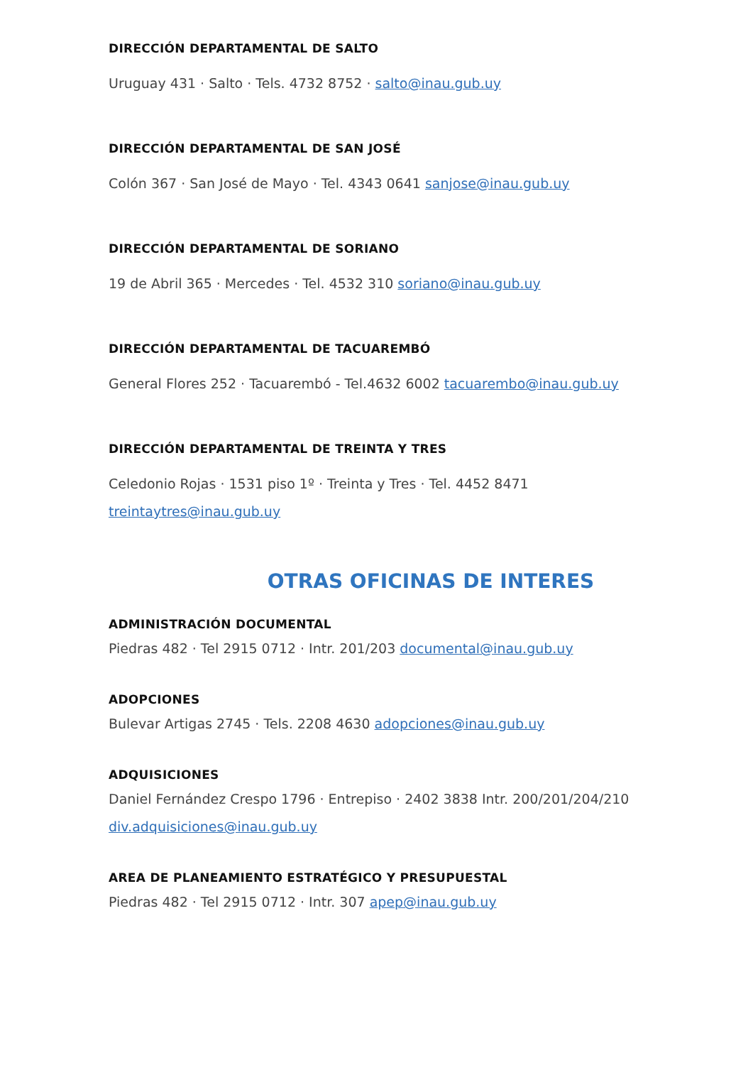DIRECCIÓN DEPARTAMENTAL DE SALTO
Uruguay 431 · Salto · Tels. 4732 8752 · salto@inau.gub.uy
DIRECCIÓN DEPARTAMENTAL DE SAN JOSÉ
Colón 367 · San José de Mayo · Tel. 4343 0641 sanjose@inau.gub.uy
DIRECCIÓN DEPARTAMENTAL DE SORIANO
19 de Abril 365 · Mercedes · Tel. 4532 310 soriano@inau.gub.uy
DIRECCIÓN DEPARTAMENTAL DE TACUAREMBÓ
General Flores 252 · Tacuarembó - Tel.4632 6002 tacuarembo@inau.gub.uy
DIRECCIÓN DEPARTAMENTAL DE TREINTA Y TRES
Celedonio Rojas · 1531 piso 1º · Treinta y Tres · Tel. 4452 8471
treintaytres@inau.gub.uy
OTRAS OFICINAS DE INTERES
ADMINISTRACIÓN DOCUMENTAL
Piedras 482 · Tel 2915 0712 · Intr. 201/203 documental@inau.gub.uy
ADOPCIONES
Bulevar Artigas 2745 · Tels. 2208 4630 adopciones@inau.gub.uy
ADQUISICIONES
Daniel Fernández Crespo 1796 · Entrepiso · 2402 3838 Intr. 200/201/204/210
div.adquisiciones@inau.gub.uy
AREA DE PLANEAMIENTO ESTRATÉGICO Y PRESUPUESTAL
Piedras 482 · Tel 2915 0712 · Intr. 307 apep@inau.gub.uy